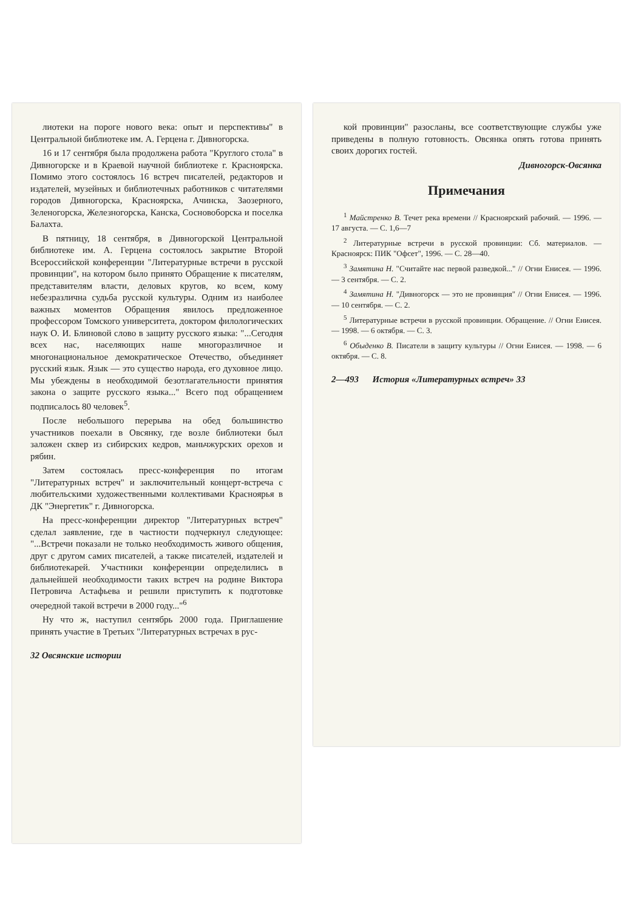лиотеки на пороге нового века: опыт и перспективы" в Центральной библиотеке им. А. Герцена г. Дивногорска.
16 и 17 сентября была продолжена работа "Круглого стола" в Дивногорске и в Краевой научной библиотеке г. Красноярска. Помимо этого состоялось 16 встреч писателей, редакторов и издателей, музейных и библиотечных работников с читателями городов Дивногорска, Красноярска, Ачинска, Заозерного, Зеленогорска, Железногорска, Канска, Сосновоборска и поселка Балахта.
В пятницу, 18 сентября, в Дивногорской Центральной библиотеке им. А. Герцена состоялось закрытие Второй Всероссийской конференции "Литературные встречи в русской провинции", на котором было принято Обращение к писателям, представителям власти, деловых кругов, ко всем, кому небезразлична судьба русской культуры. Одним из наиболее важных моментов Обращения явилось предложенное профессором Томского университета, доктором филологических наук О. И. Блиновой слово в защиту русского языка: "...Сегодня всех нас, населяющих наше многоразличное и многонациональное демократическое Отечество, объединяет русский язык. Язык — это существо народа, его духовное лицо. Мы убеждены в необходимой безотлагательности принятия закона о защите русского языка..." Всего под обращением подписалось 80 человек<sup>5</sup>.
После небольшого перерыва на обед большинство участников поехали в Овсянку, где возле библиотеки был заложен сквер из сибирских кедров, маньчжурских орехов и рябин.
Затем состоялась пресс-конференция по итогам "Литературных встреч" и заключительный концерт-встреча с любительскими художественными коллективами Красноярья в ДК "Энергетик" г. Дивногорска.
На пресс-конференции директор "Литературных встреч" сделал заявление, где в частности подчеркнул следующее: "...Встречи показали не только необходимость живого общения, друг с другом самих писателей, а также писателей, издателей и библиотекарей. Участники конференции определились в дальнейшей необходимости таких встреч на родине Виктора Петровича Астафьева и решили приступить к подготовке очередной такой встречи в 2000 году..."<sup>6</sup>
Ну что ж, наступил сентябрь 2000 года. Приглашение принять участие в Третьих "Литературных встречах в рус-
32 Овсянские истории
кой провинции" разосланы, все соответствующие службы уже приведены в полную готовность. Овсянка опять готова принять своих дорогих гостей.
Дивногорск-Овсянка
Примечания
<sup>1</sup> Майстренко В. Течет река времени // Красноярский рабочий. — 1996. — 17 августа. — С. 1,6—7
<sup>2</sup> Литературные встречи в русской провинции: Сб. материалов. — Красноярск: ПИК "Офсет", 1996. — С. 28—40.
<sup>3</sup> Замятина Н. "Считайте нас первой разведкой..." // Огни Енисея. — 1996. — 3 сентября. — С. 2.
<sup>4</sup> Замятина Н. "Дивногорск — это не провинция" // Огни Енисея. — 1996. — 10 сентября. — С. 2.
<sup>5</sup> Литературные встречи в русской провинции. Обращение. // Огни Енисея. — 1998. — 6 октября. — С. 3.
<sup>6</sup> Обыденко В. Писатели в защиту культуры // Огни Енисея. — 1998. — 6 октября. — С. 8.
2—493 История «Литературных встреч» 33